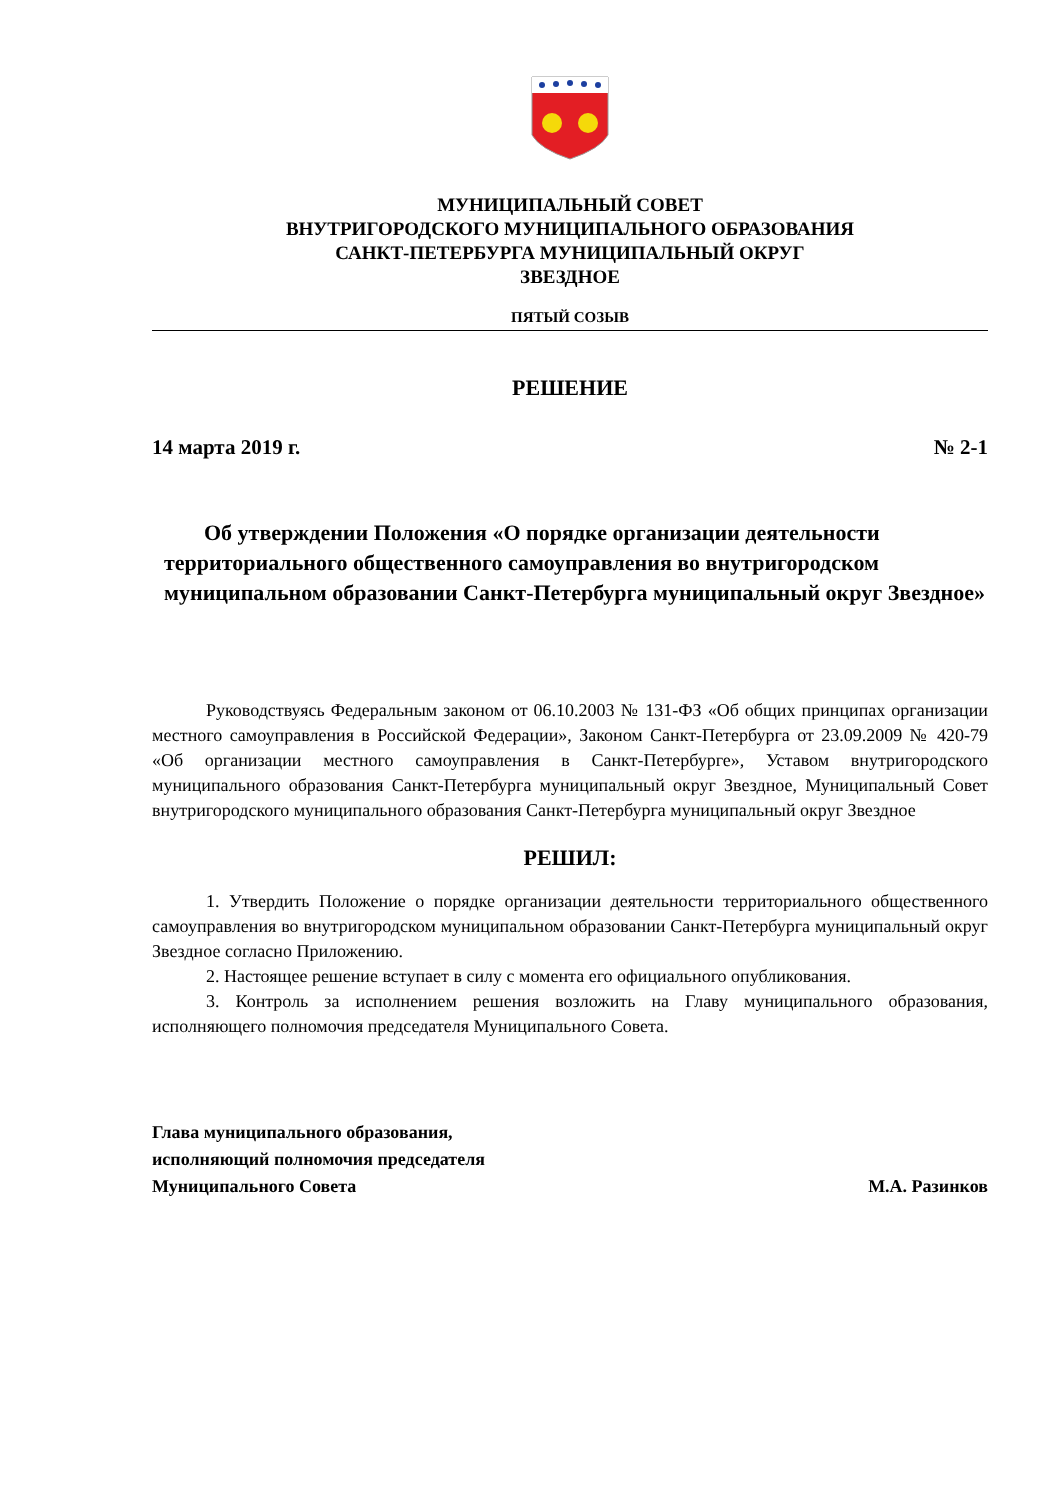МУНИЦИПАЛЬНЫЙ СОВЕТ
ВНУТРИГОРОДСКОГО МУНИЦИПАЛЬНОГО ОБРАЗОВАНИЯ
САНКТ-ПЕТЕРБУРГА МУНИЦИПАЛЬНЫЙ ОКРУГ
ЗВЕЗДНОЕ
ПЯТЫЙ СОЗЫВ
РЕШЕНИЕ
14 марта 2019 г. № 2-1
Об утверждении Положения «О порядке организации деятельности территориального общественного самоуправления во внутригородском муниципальном образовании Санкт-Петербурга муниципальный округ Звездное»
Руководствуясь Федеральным законом от 06.10.2003 № 131-ФЗ «Об общих принципах организации местного самоуправления в Российской Федерации», Законом Санкт-Петербурга от 23.09.2009 № 420-79 «Об организации местного самоуправления в Санкт-Петербурге», Уставом внутригородского муниципального образования Санкт-Петербурга муниципальный округ Звездное, Муниципальный Совет внутригородского муниципального образования Санкт-Петербурга муниципальный округ Звездное
РЕШИЛ:
1. Утвердить Положение о порядке организации деятельности территориального общественного самоуправления во внутригородском муниципальном образовании Санкт-Петербурга муниципальный округ Звездное согласно Приложению.
2. Настоящее решение вступает в силу с момента его официального опубликования.
3. Контроль за исполнением решения возложить на Главу муниципального образования, исполняющего полномочия председателя Муниципального Совета.
Глава муниципального образования,
исполняющий полномочия председателя
Муниципального Совета М.А. Разинков